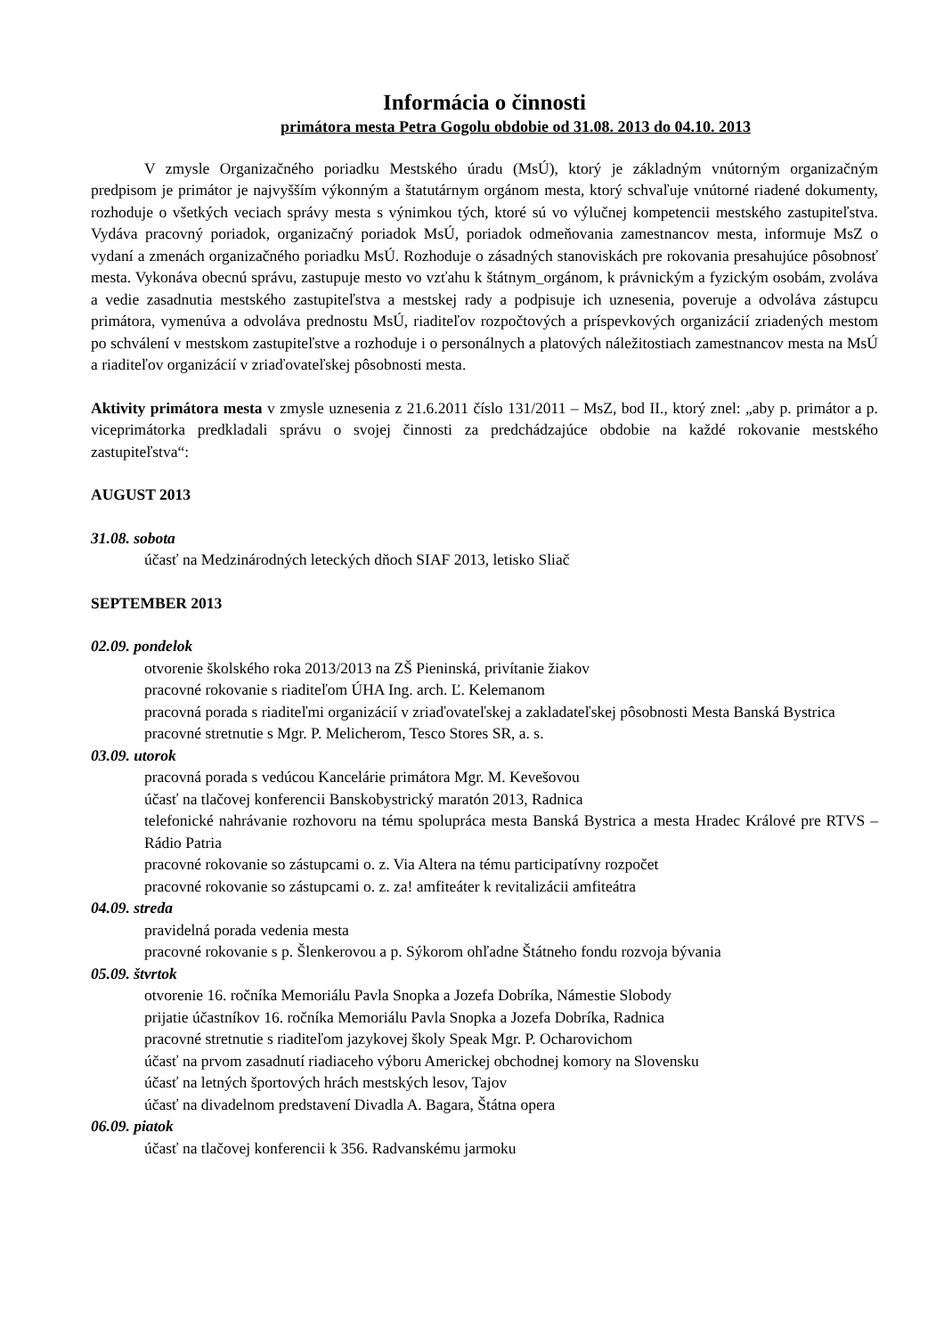Informácia o činnosti
primátora mesta Petra Gogolu obdobie od 31.08. 2013 do 04.10. 2013
V zmysle Organizačného poriadku Mestského úradu (MsÚ), ktorý je základným vnútorným organizačným predpisom je primátor je najvyšším výkonným a štatutárnym orgánom mesta, ktorý schvaľuje vnútorné riadené dokumenty, rozhoduje o všetkých veciach správy mesta s výnimkou tých, ktoré sú vo výlučnej kompetencii mestského zastupiteľstva. Vydáva pracovný poriadok, organizačný poriadok MsÚ, poriadok odmeňovania zamestnancov mesta, informuje MsZ o vydaní a zmenách organizačného poriadku MsÚ. Rozhoduje o zásadných stanoviskách pre rokovania presahujúce pôsobnosť mesta. Vykonáva obecnú správu, zastupuje mesto vo vzťahu k štátnym_orgánom, k právnickým a fyzickým osobám, zvoláva a vedie zasadnutia mestského zastupiteľstva a mestskej rady a podpisuje ich uznesenia, poveruje a odvoláva zástupcu primátora, vymenúva a odvoláva prednostu MsÚ, riaditeľov rozpočtových a príspevkových organizácií zriadených mestom po schválení v mestskom zastupiteľstve a rozhoduje i o personálnych a platových náležitostiach zamestnancov mesta na MsÚ a riaditeľov organizácií v zriaďovateľskej pôsobnosti mesta.
Aktivity primátora mesta v zmysle uznesenia z 21.6.2011 číslo 131/2011 – MsZ, bod II., ktorý znel: „aby p. primátor a p. viceprimátorka predkladali správu o svojej činnosti za predchádzajúce obdobie na každé rokovanie mestského zastupiteľstva“:
AUGUST 2013
31.08. sobota
účasť na Medzinárodných leteckých dňoch SIAF 2013, letisko Sliač
SEPTEMBER 2013
02.09. pondelok
otvorenie školského roka 2013/2013 na ZŠ Pieninská, privítanie žiakov
pracovné rokovanie s riaditeľom ÚHA Ing. arch. Ľ. Kelemanom
pracovná porada s riaditeľmi organizácií v zriaďovateľskej a zakladateľskej pôsobnosti Mesta Banská Bystrica
pracovné stretnutie s Mgr. P. Melicherom, Tesco Stores SR, a. s.
03.09. utorok
pracovná porada s vedúcou Kancelárie primátora Mgr. M. Kevešovou
účasť na tlačovej konferencii Banskobystrický maratón 2013, Radnica
telefonické nahrávanie rozhovoru na tému spolupráca mesta Banská Bystrica a mesta Hradec Králové pre RTVS – Rádio Patria
pracovné rokovanie so zástupcami o. z. Via Altera na tému participatívny rozpočet
pracovné rokovanie so zástupcami o. z. za! amfiteáter k revitalizácii amfiteátra
04.09. streda
pravidelná porada vedenia mesta
pracovné rokovanie s p. Šlenkerovou a p. Sýkorom ohľadne Štátneho fondu rozvoja bývania
05.09. štvrtok
otvorenie 16. ročníka Memoriálu Pavla Snopka a Jozefa Dobríka, Námestie Slobody
prijatie účastníkov 16. ročníka Memoriálu Pavla Snopka a Jozefa Dobríka, Radnica
pracovné stretnutie s riaditeľom jazykovej školy Speak Mgr. P. Ocharovichom
účasť na prvom zasadnutí riadiaceho výboru Americkej obchodnej komory na Slovensku
účasť na letných športových hrách mestských lesov, Tajov
účasť na divadelnom predstavení Divadla A. Bagara, Štátna opera
06.09. piatok
účasť na tlačovej konferencii k 356. Radvanskému jarmoku